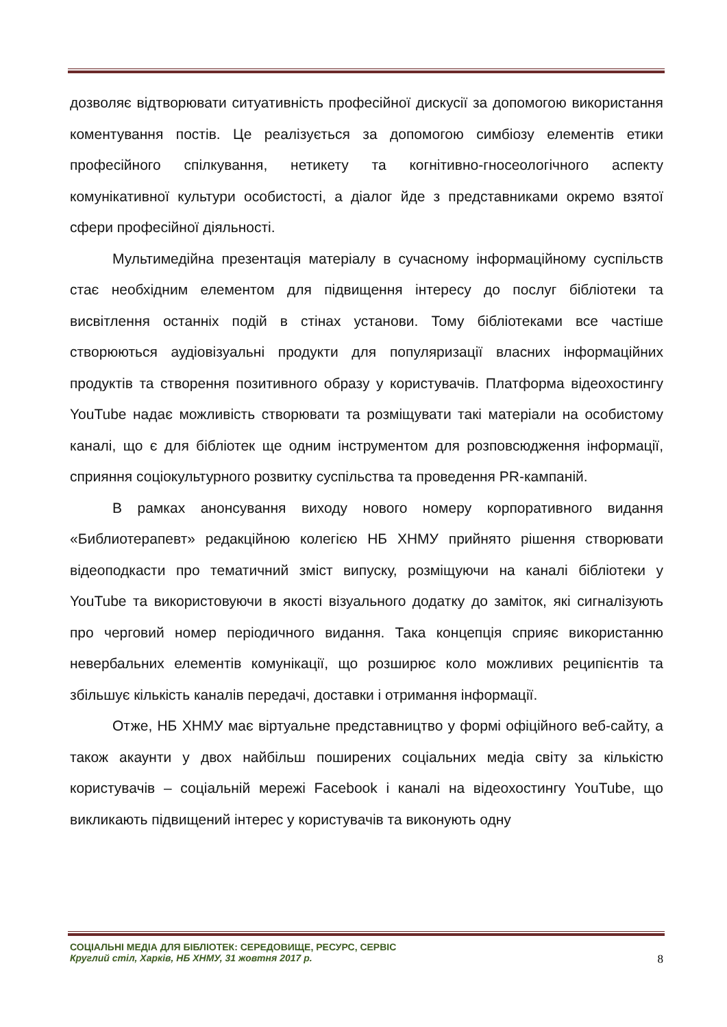дозволяє відтворювати ситуативність професійної дискусії за допомогою використання коментування постів. Це реалізується за допомогою симбіозу елементів етики професійного спілкування, нетикету та когнітивно-гносеологічного аспекту комунікативної культури особистості, а діалог йде з представниками окремо взятої сфери професійної діяльності.
Мультимедійна презентація матеріалу в сучасному інформаційному суспільств стає необхідним елементом для підвищення інтересу до послуг бібліотеки та висвітлення останніх подій в стінах установи. Тому бібліотеками все частіше створюються аудіовізуальні продукти для популяризації власних інформаційних продуктів та створення позитивного образу у користувачів. Платформа відеохостингу YouTube надає можливість створювати та розміщувати такі матеріали на особистому каналі, що є для бібліотек ще одним інструментом для розповсюдження інформації, сприяння соціокультурного розвитку суспільства та проведення PR-кампаній.
В рамках анонсування виходу нового номеру корпоративного видання «Библиотерапевт» редакційною колегією НБ ХНМУ прийнято рішення створювати відеоподкасти про тематичний зміст випуску, розміщуючи на каналі бібліотеки у YouTube та використовуючи в якості візуального додатку до заміток, які сигналізують про черговий номер періодичного видання. Така концепція сприяє використанню невербальних елементів комунікації, що розширює коло можливих реципієнтів та збільшує кількість каналів передачі, доставки і отримання інформації.
Отже, НБ ХНМУ має віртуальне представництво у формі офіційного веб-сайту, а також акаунти у двох найбільш поширених соціальних медіа світу за кількістю користувачів – соціальній мережі Facebook і каналі на відеохостингу YouTube, що викликають підвищений інтерес у користувачів та виконують одну
СОЦІАЛЬНІ МЕДІА ДЛЯ БІБЛІОТЕК: СЕРЕДОВИЩЕ, РЕСУРС, СЕРВІС
8 Круглий стіл, Харків, НБ ХНМУ, 31 жовтня 2017 р.